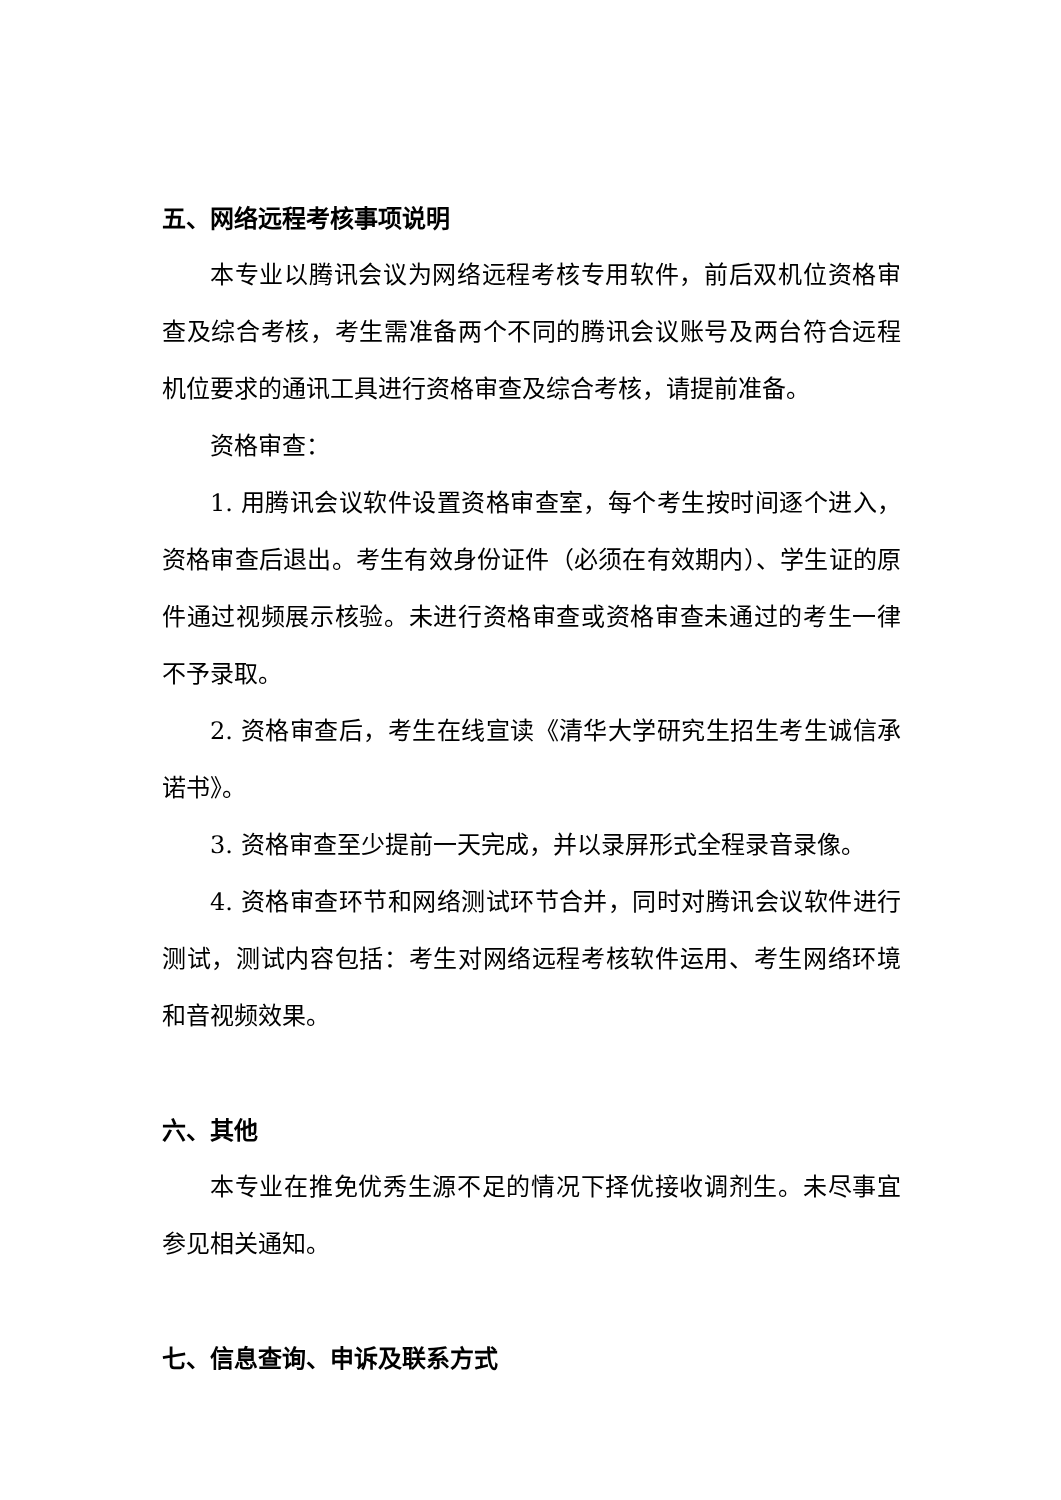五、网络远程考核事项说明
本专业以腾讯会议为网络远程考核专用软件，前后双机位资格审查及综合考核，考生需准备两个不同的腾讯会议账号及两台符合远程机位要求的通讯工具进行资格审查及综合考核，请提前准备。
资格审查：
1. 用腾讯会议软件设置资格审查室，每个考生按时间逐个进入，资格审查后退出。考生有效身份证件（必须在有效期内）、学生证的原件通过视频展示核验。未进行资格审查或资格审查未通过的考生一律不予录取。
2. 资格审查后，考生在线宣读《清华大学研究生招生考生诚信承诺书》。
3. 资格审查至少提前一天完成，并以录屏形式全程录音录像。
4. 资格审查环节和网络测试环节合并，同时对腾讯会议软件进行测试，测试内容包括：考生对网络远程考核软件运用、考生网络环境和音视频效果。
六、其他
本专业在推免优秀生源不足的情况下择优接收调剂生。未尽事宜参见相关通知。
七、信息查询、申诉及联系方式